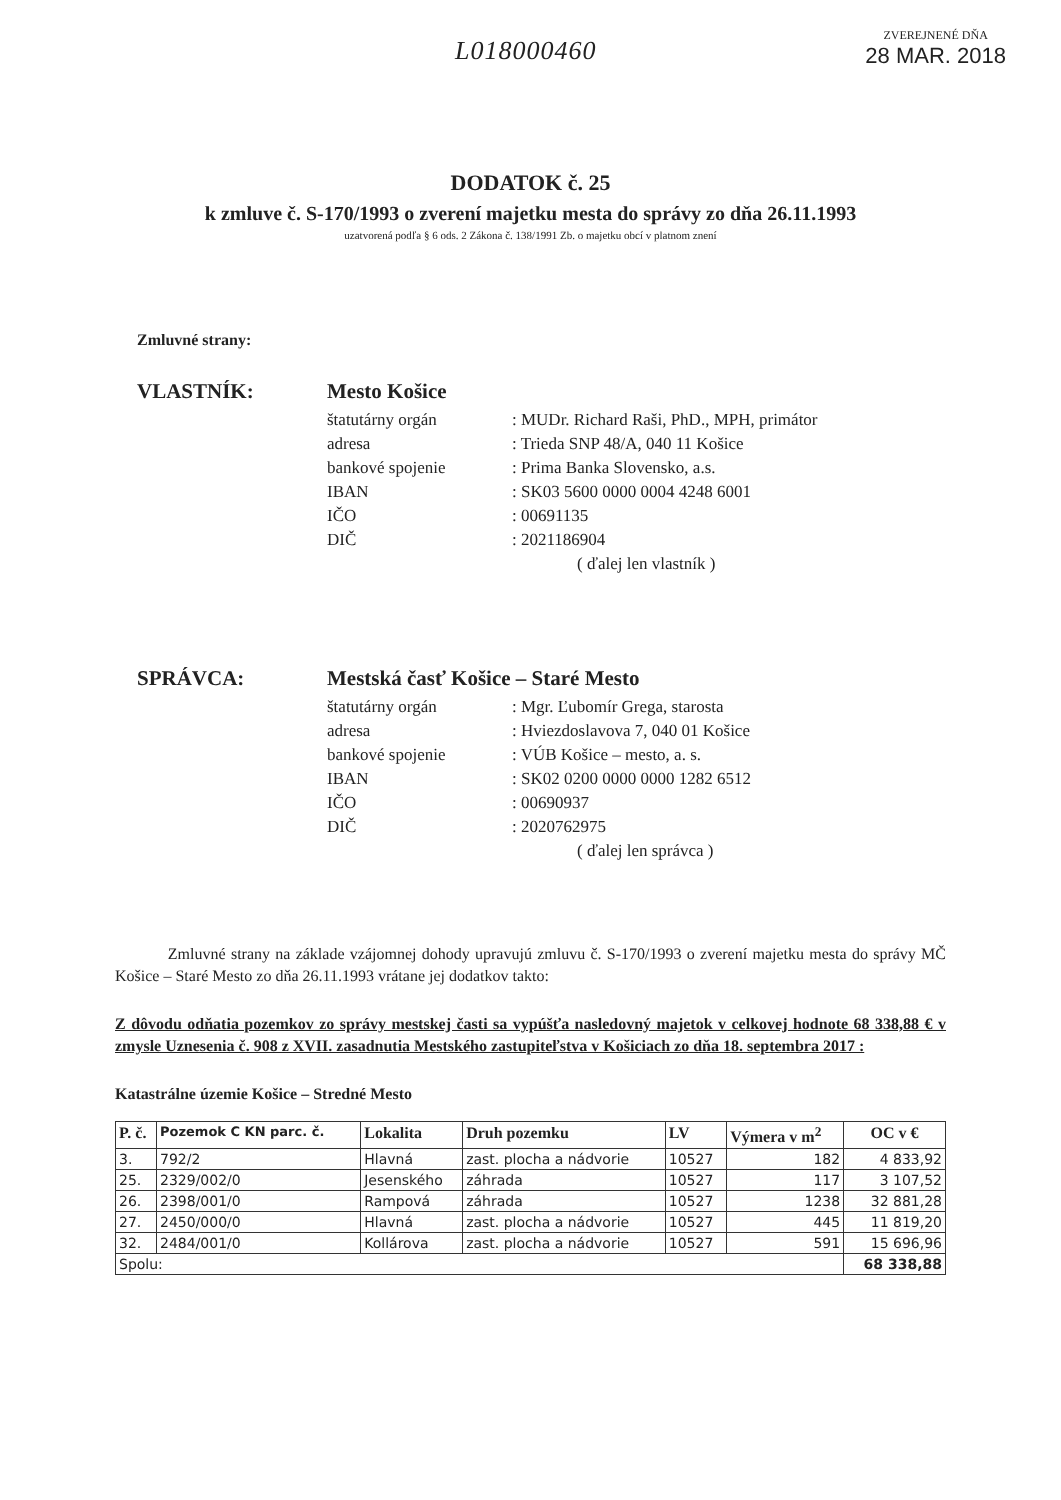L018000460
ZVEREJNENÉ DŇA
28 MAR. 2018
DODATOK č. 25
k zmluve č. S-170/1993 o zverení majetku mesta do správy zo dňa 26.11.1993
uzatvorená podľa § 6 ods. 2 Zákona č. 138/1991 Zb. o majetku obcí v platnom znení
Zmluvné strany:
VLASTNÍK: Mesto Košice
štatutárny orgán: MUDr. Richard Raši, PhD., MPH, primátor
adresa: Trieda SNP 48/A, 040 11 Košice
bankové spojenie: Prima Banka Slovensko, a.s.
IBAN: SK03 5600 0000 0004 4248 6001
IČO: 00691135
DIČ: 2021186904
( ďalej len vlastník )
SPRÁVCA: Mestská časť Košice – Staré Mesto
štatutárny orgán: Mgr. Ľubomír Grega, starosta
adresa: Hviezdoslavova 7, 040 01 Košice
bankové spojenie: VÚB Košice – mesto, a. s.
IBAN: SK02 0200 0000 0000 1282 6512
IČO: 00690937
DIČ: 2020762975
( ďalej len správca )
Zmluvné strany na základe vzájomnej dohody upravujú zmluvu č. S-170/1993 o zverení majetku mesta do správy MČ Košice – Staré Mesto zo dňa 26.11.1993 vrátane jej dodatkov takto:
Z dôvodu odňatia pozemkov zo správy mestskej časti sa vypúšťa nasledovný majetok v celkovej hodnote 68 338,88 € v zmysle Uznesenia č. 908 z XVII. zasadnutia Mestského zastupiteľstva v Košiciach zo dňa 18. septembra 2017 :
Katastrálne územie Košice – Stredné Mesto
| P. č. | Pozemok C KN parc. č. | Lokalita | Druh pozemku | LV | Výmera v m<sup>2</sup> | OC v € |
| --- | --- | --- | --- | --- | --- | --- |
| 3. | 792/2 | Hlavná | zast. plocha a nádvorie | 10527 | 182 | 4 833,92 |
| 25. | 2329/002/0 | Jesenského | záhrada | 10527 | 117 | 3 107,52 |
| 26. | 2398/001/0 | Rampová | záhrada | 10527 | 1238 | 32 881,28 |
| 27. | 2450/000/0 | Hlavná | zast. plocha a nádvorie | 10527 | 445 | 11 819,20 |
| 32. | 2484/001/0 | Kollárova | zast. plocha a nádvorie | 10527 | 591 | 15 696,96 |
| Spolu: | | | | | | 68 338,88 |